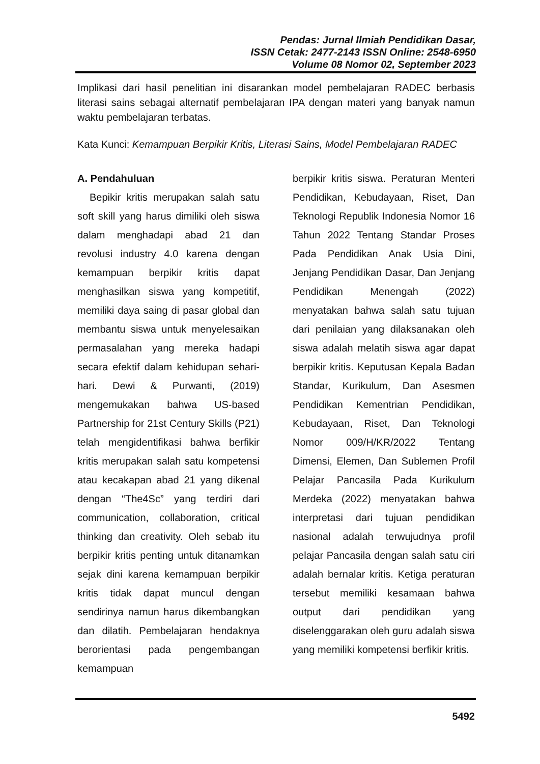Pendas: Jurnal Ilmiah Pendidikan Dasar,
ISSN Cetak: 2477-2143 ISSN Online: 2548-6950
Volume 08 Nomor 02, September 2023
Implikasi dari hasil penelitian ini disarankan model pembelajaran RADEC berbasis literasi sains sebagai alternatif pembelajaran IPA dengan materi yang banyak namun waktu pembelajaran terbatas.
Kata Kunci: Kemampuan Berpikir Kritis, Literasi Sains, Model Pembelajaran RADEC
A. Pendahuluan
Bepikir kritis merupakan salah satu soft skill yang harus dimiliki oleh siswa dalam menghadapi abad 21 dan revolusi industry 4.0 karena dengan kemampuan berpikir kritis dapat menghasilkan siswa yang kompetitif, memiliki daya saing di pasar global dan membantu siswa untuk menyelesaikan permasalahan yang mereka hadapi secara efektif dalam kehidupan sehari-hari. Dewi & Purwanti, (2019) mengemukakan bahwa US-based Partnership for 21st Century Skills (P21) telah mengidentifikasi bahwa berfikir kritis merupakan salah satu kompetensi atau kecakapan abad 21 yang dikenal dengan “The4Sc” yang terdiri dari communication, collaboration, critical thinking dan creativity. Oleh sebab itu berpikir kritis penting untuk ditanamkan sejak dini karena kemampuan berpikir kritis tidak dapat muncul dengan sendirinya namun harus dikembangkan dan dilatih. Pembelajaran hendaknya berorientasi pada pengembangan kemampuan
berpikir kritis siswa. Peraturan Menteri Pendidikan, Kebudayaan, Riset, Dan Teknologi Republik Indonesia Nomor 16 Tahun 2022 Tentang Standar Proses Pada Pendidikan Anak Usia Dini, Jenjang Pendidikan Dasar, Dan Jenjang Pendidikan Menengah (2022) menyatakan bahwa salah satu tujuan dari penilaian yang dilaksanakan oleh siswa adalah melatih siswa agar dapat berpikir kritis. Keputusan Kepala Badan Standar, Kurikulum, Dan Asesmen Pendidikan Kementrian Pendidikan, Kebudayaan, Riset, Dan Teknologi Nomor 009/H/KR/2022 Tentang Dimensi, Elemen, Dan Sublemen Profil Pelajar Pancasila Pada Kurikulum Merdeka (2022) menyatakan bahwa interpretasi dari tujuan pendidikan nasional adalah terwujudnya profil pelajar Pancasila dengan salah satu ciri adalah bernalar kritis. Ketiga peraturan tersebut memiliki kesamaan bahwa output dari pendidikan yang diselenggarakan oleh guru adalah siswa yang memiliki kompetensi berfikir kritis.
5492